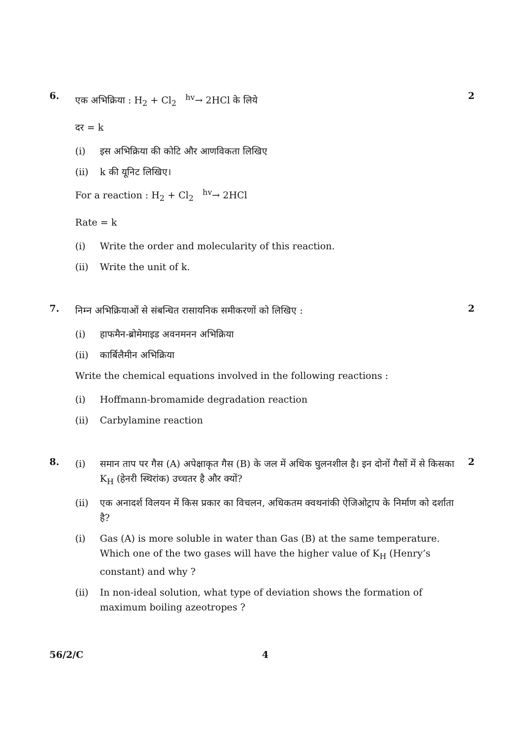6.
एक अभिक्रिया : H<sub>2</sub> + Cl<sub>2</sub> <sup>hv</sup>→ 2HCl के लिये
दर = k
(i) इस अभिक्रिया की कोटि और आणविकता लिखिए
(ii) k की यूनिट लिखिए।
For a reaction : H<sub>2</sub> + Cl<sub>2</sub> <sup>hv</sup>→ 2HCl
Rate = k
(i) Write the order and molecularity of this reaction.
(ii) Write the unit of k.
2
7.
निम्न अभिक्रियाओं से संबन्धित रासायनिक समीकरणों को लिखिए :
(i) हाफमैन-ब्रोमेमाइड अवनमनन अभिक्रिया
(ii) कार्बिलैमीन अभिक्रिया
Write the chemical equations involved in the following reactions :
(i) Hoffmann-bromamide degradation reaction
(ii) Carbylamine reaction
2
8.
(i) समान ताप पर गैस (A) अपेक्षाकृत गैस (B) के जल में अधिक घुलनशील है। इन दोनों गैसों में से किसका K<sub>H</sub> (हेनरी स्थिरांक) उच्चतर है और क्यों?
(ii) एक अनादर्श विलयन में किस प्रकार का विचलन, अधिकतम क्वथनांकी ऐजिओट्राप के निर्माण को दर्शाता है?
(i) Gas (A) is more soluble in water than Gas (B) at the same temperature. Which one of the two gases will have the higher value of K<sub>H</sub> (Henry’s constant) and why ?
(ii) In non-ideal solution, what type of deviation shows the formation of maximum boiling azeotropes ?
2
56/2/C 4